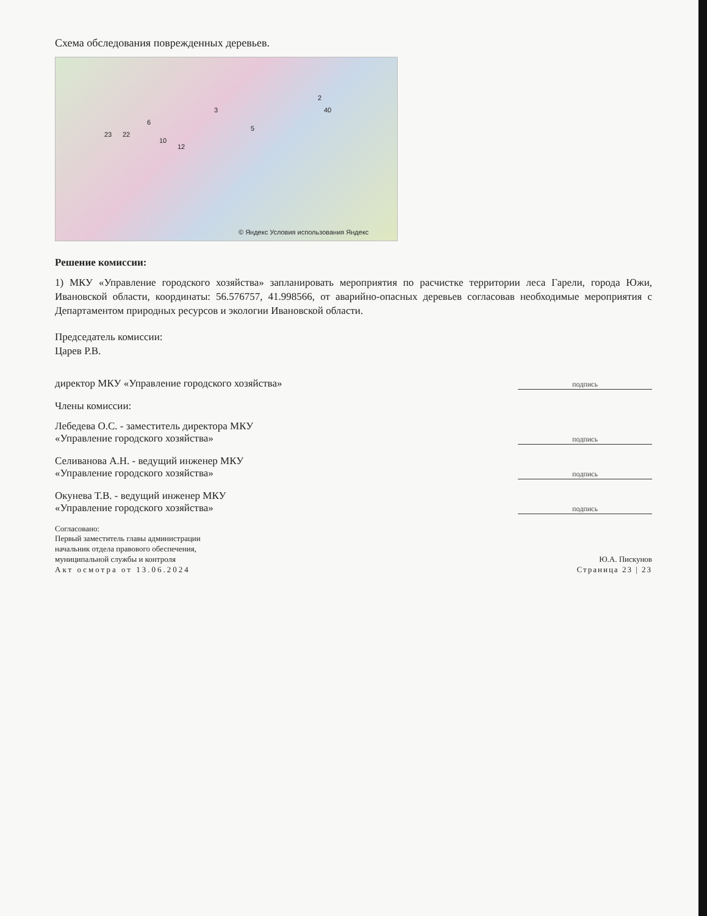Схема обследования поврежденных деревьев.
23 22
6
10
12
3
5
2
40
© Яндекс Условия использования Яндекс
Решение комиссии:
1) МКУ «Управление городского хозяйства» запланировать мероприятия по расчистке территории леса Гарели, города Южи, Ивановской области, координаты: 56.576757, 41.998566, от аварийно-опасных деревьев согласовав необходимые мероприятия с Департаментом природных ресурсов и экологии Ивановской области.
Председатель комиссии:
Царев Р.В.
директор МКУ «Управление городского хозяйства»
подпись
Члены комиссии:
Лебедева О.С. - заместитель директора МКУ
«Управление городского хозяйства»
подпись
Селиванова А.Н. - ведущий инженер МКУ
«Управление городского хозяйства»
подпись
Окунева Т.В. - ведущий инженер МКУ
«Управление городского хозяйства»
подпись
Согласовано:
Первый заместитель главы администрации
начальник отдела правового обеспечения,
муниципальной службы и контроля
Акт осмотра от 13.06.2024
Ю.А. Пискунов
Страница 23 | 23